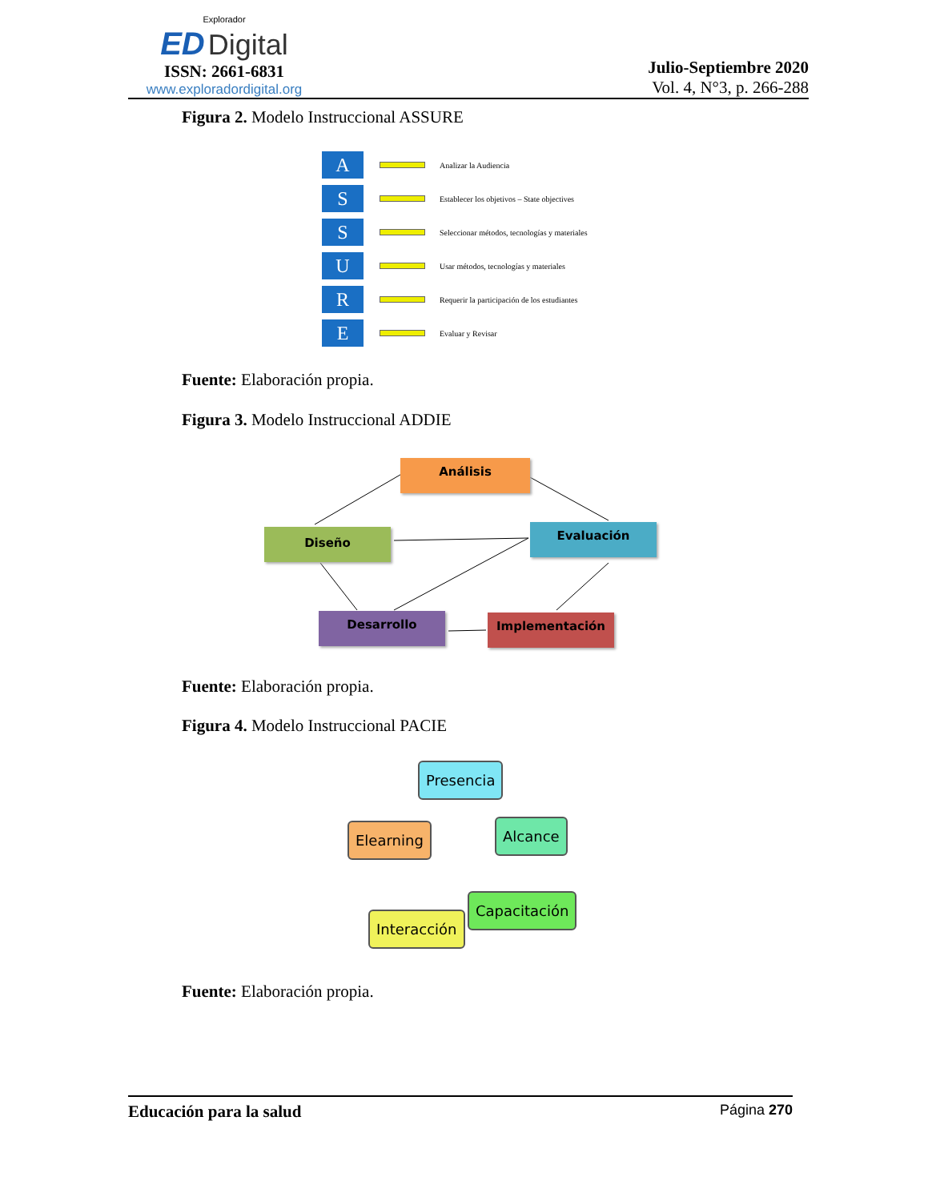Explorador
ED Digital
ISSN: 2661-6831
www.exploradordigital.org
Julio-Septiembre 2020
Vol. 4, N°3, p. 266-288
Figura 2. Modelo Instruccional ASSURE
A
Analizar la Audiencia
S
Establecer los objetivos – State objectives
S
Seleccionar métodos, tecnologías y materiales
U
Usar métodos, tecnologías y materiales
R
Requerir la participación de los estudiantes
E
Evaluar y Revisar
Fuente: Elaboración propia.
Figura 3. Modelo Instruccional ADDIE
Análisis
Diseño Evaluación
Desarrollo Implementación
Fuente: Elaboración propia.
Figura 4. Modelo Instruccional PACIE
Presencia
Alcance
Elearning
Capacitación
Interacción
Fuente: Elaboración propia.
Educación para la salud Página 270